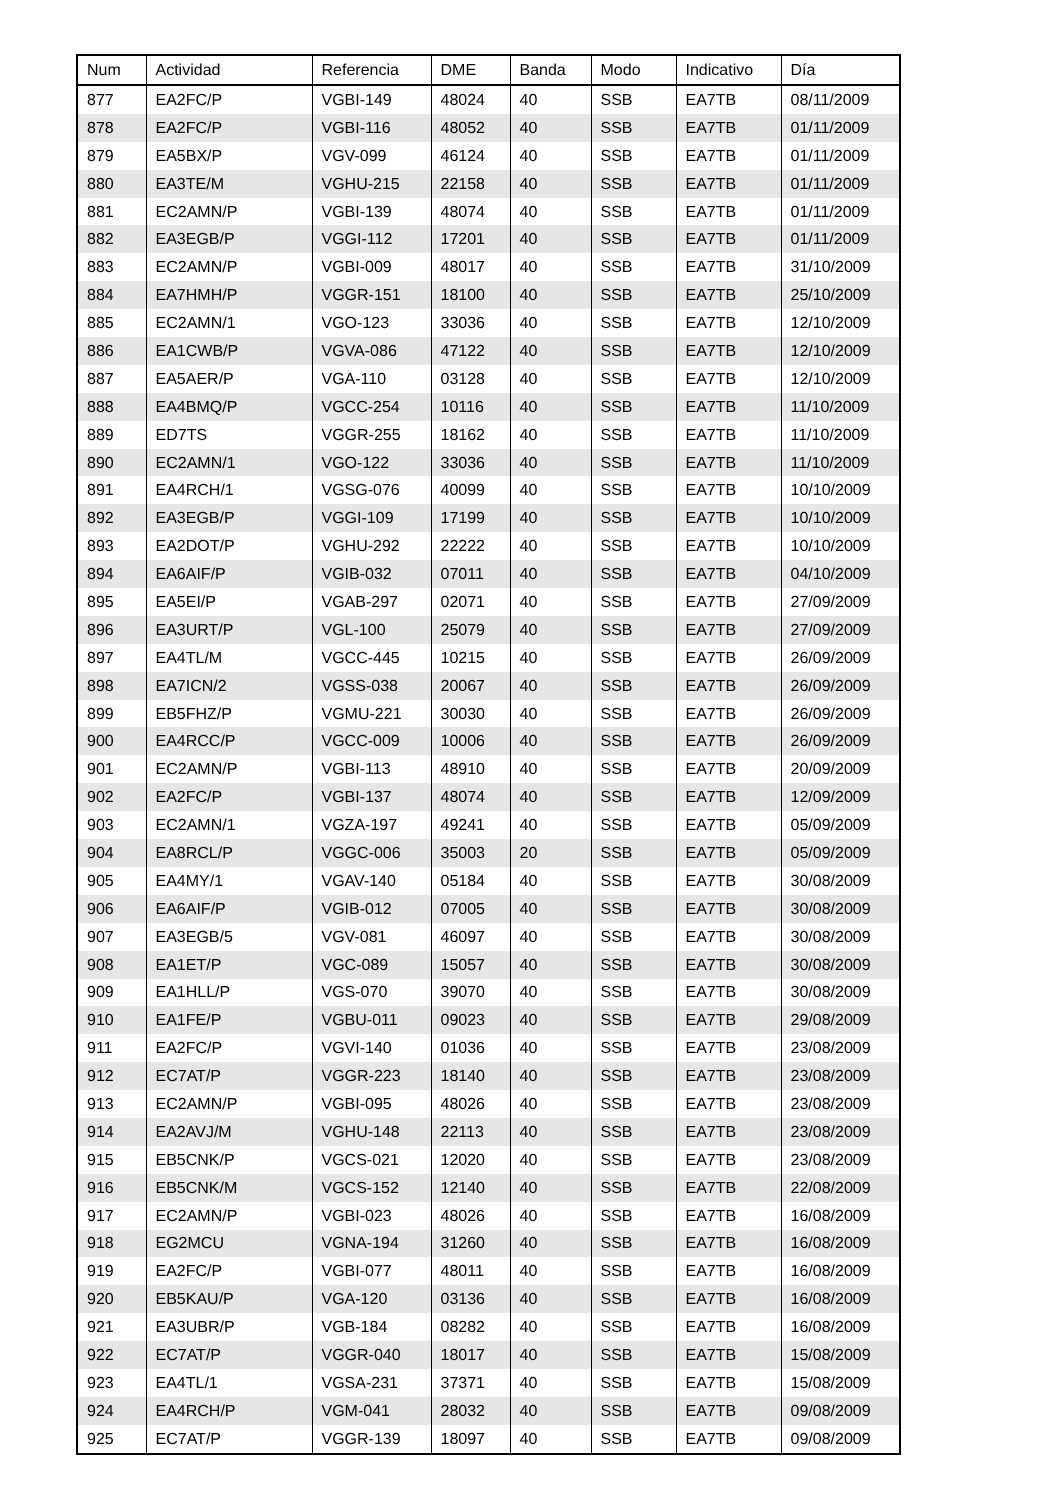| Num | Actividad | Referencia | DME | Banda | Modo | Indicativo | Día |
| --- | --- | --- | --- | --- | --- | --- | --- |
| 877 | EA2FC/P | VGBI-149 | 48024 | 40 | SSB | EA7TB | 08/11/2009 |
| 878 | EA2FC/P | VGBI-116 | 48052 | 40 | SSB | EA7TB | 01/11/2009 |
| 879 | EA5BX/P | VGV-099 | 46124 | 40 | SSB | EA7TB | 01/11/2009 |
| 880 | EA3TE/M | VGHU-215 | 22158 | 40 | SSB | EA7TB | 01/11/2009 |
| 881 | EC2AMN/P | VGBI-139 | 48074 | 40 | SSB | EA7TB | 01/11/2009 |
| 882 | EA3EGB/P | VGGI-112 | 17201 | 40 | SSB | EA7TB | 01/11/2009 |
| 883 | EC2AMN/P | VGBI-009 | 48017 | 40 | SSB | EA7TB | 31/10/2009 |
| 884 | EA7HMH/P | VGGR-151 | 18100 | 40 | SSB | EA7TB | 25/10/2009 |
| 885 | EC2AMN/1 | VGO-123 | 33036 | 40 | SSB | EA7TB | 12/10/2009 |
| 886 | EA1CWB/P | VGVA-086 | 47122 | 40 | SSB | EA7TB | 12/10/2009 |
| 887 | EA5AER/P | VGA-110 | 03128 | 40 | SSB | EA7TB | 12/10/2009 |
| 888 | EA4BMQ/P | VGCC-254 | 10116 | 40 | SSB | EA7TB | 11/10/2009 |
| 889 | ED7TS | VGGR-255 | 18162 | 40 | SSB | EA7TB | 11/10/2009 |
| 890 | EC2AMN/1 | VGO-122 | 33036 | 40 | SSB | EA7TB | 11/10/2009 |
| 891 | EA4RCH/1 | VGSG-076 | 40099 | 40 | SSB | EA7TB | 10/10/2009 |
| 892 | EA3EGB/P | VGGI-109 | 17199 | 40 | SSB | EA7TB | 10/10/2009 |
| 893 | EA2DOT/P | VGHU-292 | 22222 | 40 | SSB | EA7TB | 10/10/2009 |
| 894 | EA6AIF/P | VGIB-032 | 07011 | 40 | SSB | EA7TB | 04/10/2009 |
| 895 | EA5EI/P | VGAB-297 | 02071 | 40 | SSB | EA7TB | 27/09/2009 |
| 896 | EA3URT/P | VGL-100 | 25079 | 40 | SSB | EA7TB | 27/09/2009 |
| 897 | EA4TL/M | VGCC-445 | 10215 | 40 | SSB | EA7TB | 26/09/2009 |
| 898 | EA7ICN/2 | VGSS-038 | 20067 | 40 | SSB | EA7TB | 26/09/2009 |
| 899 | EB5FHZ/P | VGMU-221 | 30030 | 40 | SSB | EA7TB | 26/09/2009 |
| 900 | EA4RCC/P | VGCC-009 | 10006 | 40 | SSB | EA7TB | 26/09/2009 |
| 901 | EC2AMN/P | VGBI-113 | 48910 | 40 | SSB | EA7TB | 20/09/2009 |
| 902 | EA2FC/P | VGBI-137 | 48074 | 40 | SSB | EA7TB | 12/09/2009 |
| 903 | EC2AMN/1 | VGZA-197 | 49241 | 40 | SSB | EA7TB | 05/09/2009 |
| 904 | EA8RCL/P | VGGC-006 | 35003 | 20 | SSB | EA7TB | 05/09/2009 |
| 905 | EA4MY/1 | VGAV-140 | 05184 | 40 | SSB | EA7TB | 30/08/2009 |
| 906 | EA6AIF/P | VGIB-012 | 07005 | 40 | SSB | EA7TB | 30/08/2009 |
| 907 | EA3EGB/5 | VGV-081 | 46097 | 40 | SSB | EA7TB | 30/08/2009 |
| 908 | EA1ET/P | VGC-089 | 15057 | 40 | SSB | EA7TB | 30/08/2009 |
| 909 | EA1HLL/P | VGS-070 | 39070 | 40 | SSB | EA7TB | 30/08/2009 |
| 910 | EA1FE/P | VGBU-011 | 09023 | 40 | SSB | EA7TB | 29/08/2009 |
| 911 | EA2FC/P | VGVI-140 | 01036 | 40 | SSB | EA7TB | 23/08/2009 |
| 912 | EC7AT/P | VGGR-223 | 18140 | 40 | SSB | EA7TB | 23/08/2009 |
| 913 | EC2AMN/P | VGBI-095 | 48026 | 40 | SSB | EA7TB | 23/08/2009 |
| 914 | EA2AVJ/M | VGHU-148 | 22113 | 40 | SSB | EA7TB | 23/08/2009 |
| 915 | EB5CNK/P | VGCS-021 | 12020 | 40 | SSB | EA7TB | 23/08/2009 |
| 916 | EB5CNK/M | VGCS-152 | 12140 | 40 | SSB | EA7TB | 22/08/2009 |
| 917 | EC2AMN/P | VGBI-023 | 48026 | 40 | SSB | EA7TB | 16/08/2009 |
| 918 | EG2MCU | VGNA-194 | 31260 | 40 | SSB | EA7TB | 16/08/2009 |
| 919 | EA2FC/P | VGBI-077 | 48011 | 40 | SSB | EA7TB | 16/08/2009 |
| 920 | EB5KAU/P | VGA-120 | 03136 | 40 | SSB | EA7TB | 16/08/2009 |
| 921 | EA3UBR/P | VGB-184 | 08282 | 40 | SSB | EA7TB | 16/08/2009 |
| 922 | EC7AT/P | VGGR-040 | 18017 | 40 | SSB | EA7TB | 15/08/2009 |
| 923 | EA4TL/1 | VGSA-231 | 37371 | 40 | SSB | EA7TB | 15/08/2009 |
| 924 | EA4RCH/P | VGM-041 | 28032 | 40 | SSB | EA7TB | 09/08/2009 |
| 925 | EC7AT/P | VGGR-139 | 18097 | 40 | SSB | EA7TB | 09/08/2009 |